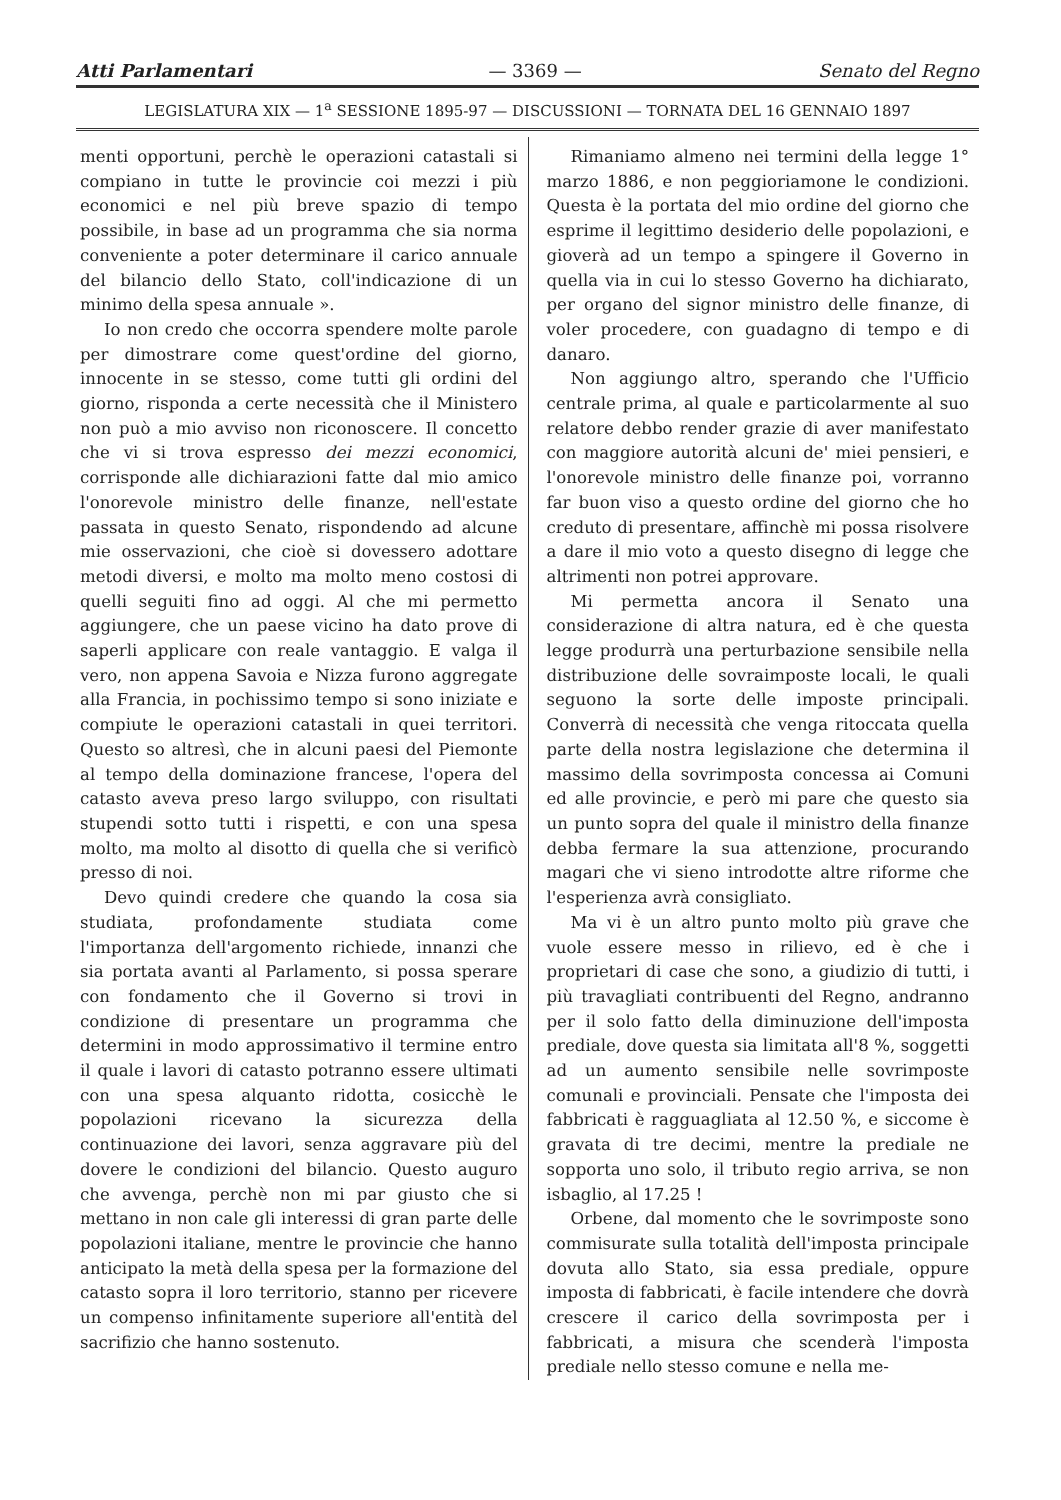Atti Parlamentari — 3369 — Senato del Regno
LEGISLATURA XIX — 1<sup>a</sup> SESSIONE 1895-97 — DISCUSSIONI — TORNATA DEL 16 GENNAIO 1897
menti opportuni, perchè le operazioni catastali si compiano in tutte le provincie coi mezzi i più economici e nel più breve spazio di tempo possibile, in base ad un programma che sia norma conveniente a poter determinare il carico annuale del bilancio dello Stato, coll'indicazione di un minimo della spesa annuale ».
Io non credo che occorra spendere molte parole per dimostrare come quest'ordine del giorno, innocente in se stesso, come tutti gli ordini del giorno, risponda a certe necessità che il Ministero non può a mio avviso non riconoscere. Il concetto che vi si trova espresso dei mezzi economici, corrisponde alle dichiarazioni fatte dal mio amico l'onorevole ministro delle finanze, nell'estate passata in questo Senato, rispondendo ad alcune mie osservazioni, che cioè si dovessero adottare metodi diversi, e molto ma molto meno costosi di quelli seguiti fino ad oggi. Al che mi permetto aggiungere, che un paese vicino ha dato prove di saperli applicare con reale vantaggio. E valga il vero, non appena Savoia e Nizza furono aggregate alla Francia, in pochissimo tempo si sono iniziate e compiute le operazioni catastali in quei territori. Questo so altresì, che in alcuni paesi del Piemonte al tempo della dominazione francese, l'opera del catasto aveva preso largo sviluppo, con risultati stupendi sotto tutti i rispetti, e con una spesa molto, ma molto al disotto di quella che si verificò presso di noi.
Devo quindi credere che quando la cosa sia studiata, profondamente studiata come l'importanza dell'argomento richiede, innanzi che sia portata avanti al Parlamento, si possa sperare con fondamento che il Governo si trovi in condizione di presentare un programma che determini in modo approssimativo il termine entro il quale i lavori di catasto potranno essere ultimati con una spesa alquanto ridotta, cosicchè le popolazioni ricevano la sicurezza della continuazione dei lavori, senza aggravare più del dovere le condizioni del bilancio. Questo auguro che avvenga, perchè non mi par giusto che si mettano in non cale gli interessi di gran parte delle popolazioni italiane, mentre le provincie che hanno anticipato la metà della spesa per la formazione del catasto sopra il loro territorio, stanno per ricevere un compenso infinitamente superiore all'entità del sacrifizio che hanno sostenuto.
Rimaniamo almeno nei termini della legge 1° marzo 1886, e non peggioriamone le condizioni. Questa è la portata del mio ordine del giorno che esprime il legittimo desiderio delle popolazioni, e gioverà ad un tempo a spingere il Governo in quella via in cui lo stesso Governo ha dichiarato, per organo del signor ministro delle finanze, di voler procedere, con guadagno di tempo e di danaro.
Non aggiungo altro, sperando che l'Ufficio centrale prima, al quale e particolarmente al suo relatore debbo render grazie di aver manifestato con maggiore autorità alcuni de' miei pensieri, e l'onorevole ministro delle finanze poi, vorranno far buon viso a questo ordine del giorno che ho creduto di presentare, affinchè mi possa risolvere a dare il mio voto a questo disegno di legge che altrimenti non potrei approvare.
Mi permetta ancora il Senato una considerazione di altra natura, ed è che questa legge produrrà una perturbazione sensibile nella distribuzione delle sovraimposte locali, le quali seguono la sorte delle imposte principali. Converrà di necessità che venga ritoccata quella parte della nostra legislazione che determina il massimo della sovrimposta concessa ai Comuni ed alle provincie, e però mi pare che questo sia un punto sopra del quale il ministro della finanze debba fermare la sua attenzione, procurando magari che vi sieno introdotte altre riforme che l'esperienza avrà consigliato.
Ma vi è un altro punto molto più grave che vuole essere messo in rilievo, ed è che i proprietari di case che sono, a giudizio di tutti, i più travagliati contribuenti del Regno, andranno per il solo fatto della diminuzione dell'imposta prediale, dove questa sia limitata all'8 %, soggetti ad un aumento sensibile nelle sovrimposte comunali e provinciali. Pensate che l'imposta dei fabbricati è ragguagliata al 12.50 %, e siccome è gravata di tre decimi, mentre la prediale ne sopporta uno solo, il tributo regio arriva, se non isbaglio, al 17.25 !
Orbene, dal momento che le sovrimposte sono commisurate sulla totalità dell'imposta principale dovuta allo Stato, sia essa prediale, oppure imposta di fabbricati, è facile intendere che dovrà crescere il carico della sovrimposta per i fabbricati, a misura che scenderà l'imposta prediale nello stesso comune e nella me-